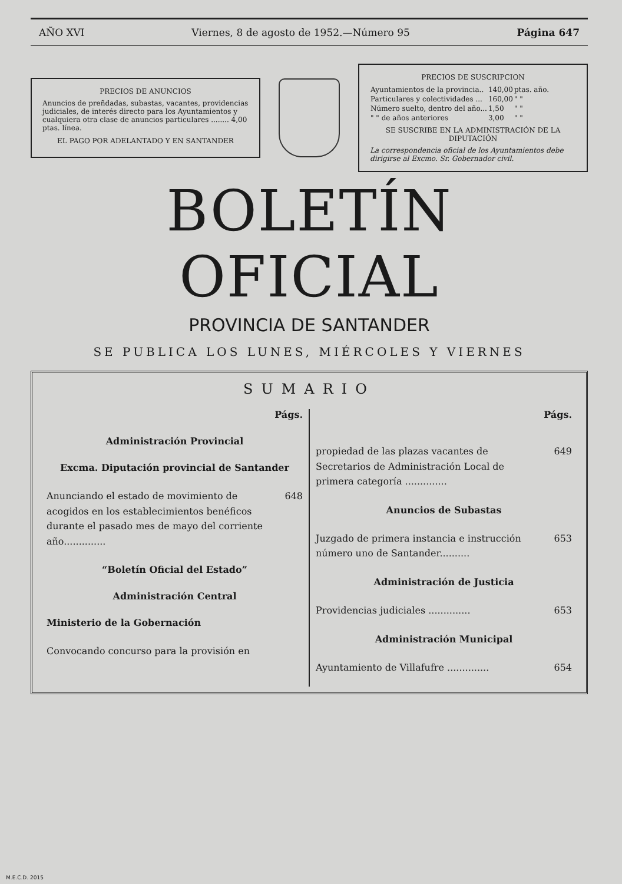AÑO XVI Viernes, 8 de agosto de 1952.—Número 95 Página 647
PRECIOS DE ANUNCIOS
Anuncios de preñdadas, subastas, vacantes, providencias judiciales, de interés directo para los Ayuntamientos y cualquiera otra clase de anuncios particulares ........ 4,00 ptas. línea.
EL PAGO POR ADELANTADO Y EN SANTANDER
PRECIOS DE SUSCRIPCION
| Ayuntamientos de la provincia.. | 140,00 | ptas. año. |
| Particulares y colectividades ... | 160,00 | " " |
| Número suelto, dentro del año... | 1,50 | " " |
| " " de años anteriores | 3,00 | " " |
SE SUSCRIBE EN LA ADMINISTRACIÓN DE LA DIPUTACIÓN
La correspondencia oficial de los Ayuntamientos debe dirigirse al Excmo. Sr. Gobernador civil.
BOLETÍN OFICIAL
PROVINCIA DE SANTANDER
SE PUBLICA LOS LUNES, MIÉRCOLES Y VIERNES
SUMARIO
Págs.
Administración Provincial
Excma. Diputación provincial de Santander
Anunciando el estado de movimiento de acogidos en los establecimientos benéficos durante el pasado mes de mayo del corriente año.............. 648
“Boletín Oficial del Estado”
Administración Central
Ministerio de la Gobernación
Convocando concurso para la provisión en
Págs.
propiedad de las plazas vacantes de Secretarios de Administración Local de primera categoría .............. 649
Anuncios de Subastas
Juzgado de primera instancia e instrucción número uno de Santander.......... 653
Administración de Justicia
Providencias judiciales .............. 653
Administración Municipal
Ayuntamiento de Villafufre .............. 654
M.E.C.D. 2015